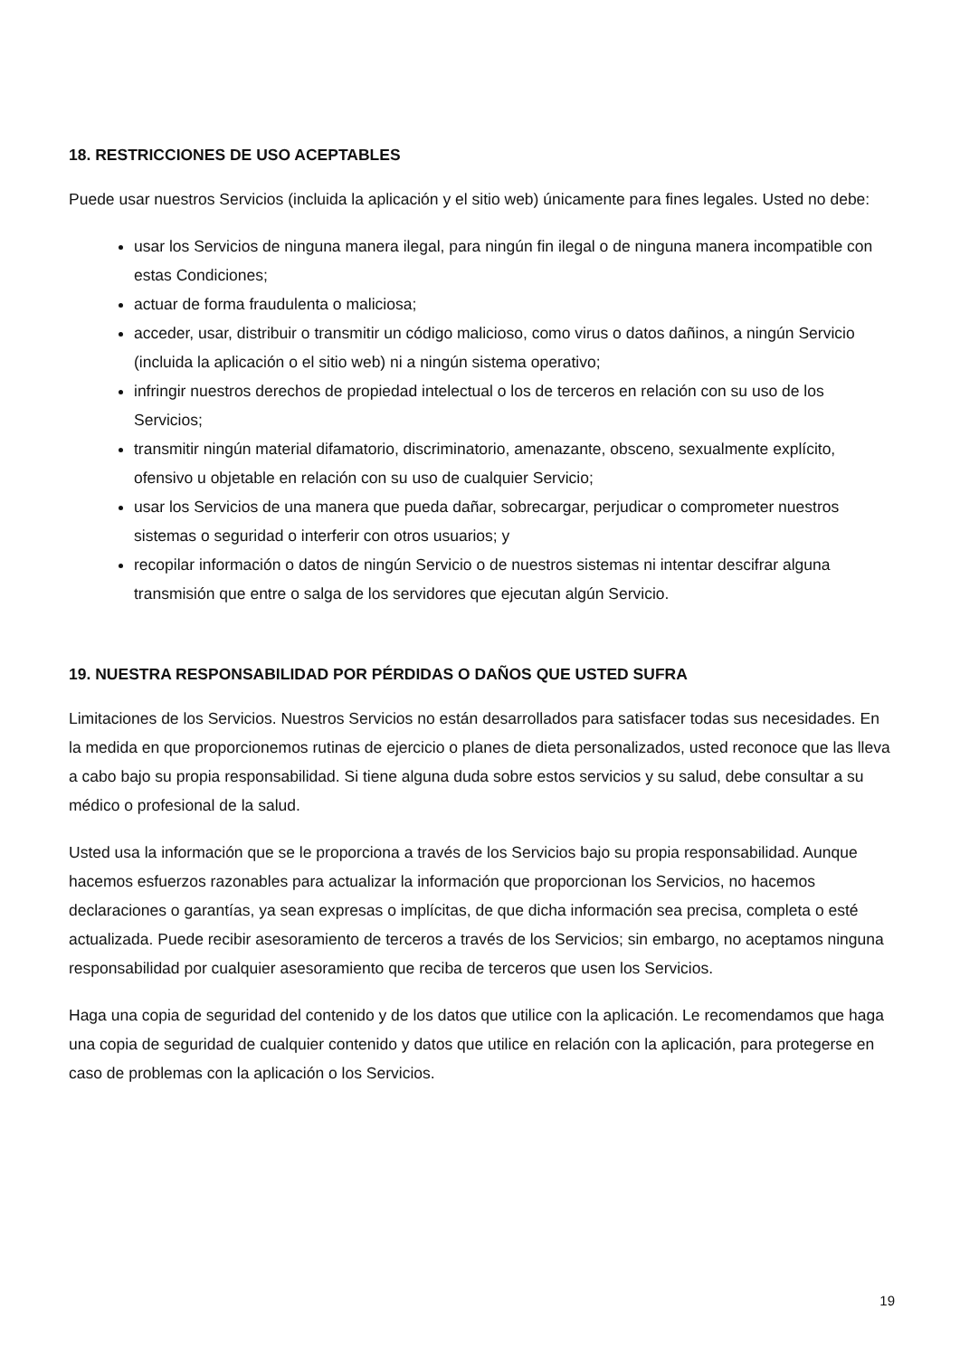18. RESTRICCIONES DE USO ACEPTABLES
Puede usar nuestros Servicios (incluida la aplicación y el sitio web) únicamente para fines legales. Usted no debe:
usar los Servicios de ninguna manera ilegal, para ningún fin ilegal o de ninguna manera incompatible con estas Condiciones;
actuar de forma fraudulenta o maliciosa;
acceder, usar, distribuir o transmitir un código malicioso, como virus o datos dañinos, a ningún Servicio (incluida la aplicación o el sitio web) ni a ningún sistema operativo;
infringir nuestros derechos de propiedad intelectual o los de terceros en relación con su uso de los Servicios;
transmitir ningún material difamatorio, discriminatorio, amenazante, obsceno, sexualmente explícito, ofensivo u objetable en relación con su uso de cualquier Servicio;
usar los Servicios de una manera que pueda dañar, sobrecargar, perjudicar o comprometer nuestros sistemas o seguridad o interferir con otros usuarios; y
recopilar información o datos de ningún Servicio o de nuestros sistemas ni intentar descifrar alguna transmisión que entre o salga de los servidores que ejecutan algún Servicio.
19. NUESTRA RESPONSABILIDAD POR PÉRDIDAS O DAÑOS QUE USTED SUFRA
Limitaciones de los Servicios. Nuestros Servicios no están desarrollados para satisfacer todas sus necesidades. En la medida en que proporcionemos rutinas de ejercicio o planes de dieta personalizados, usted reconoce que las lleva a cabo bajo su propia responsabilidad. Si tiene alguna duda sobre estos servicios y su salud, debe consultar a su médico o profesional de la salud.
Usted usa la información que se le proporciona a través de los Servicios bajo su propia responsabilidad. Aunque hacemos esfuerzos razonables para actualizar la información que proporcionan los Servicios, no hacemos declaraciones o garantías, ya sean expresas o implícitas, de que dicha información sea precisa, completa o esté actualizada. Puede recibir asesoramiento de terceros a través de los Servicios; sin embargo, no aceptamos ninguna responsabilidad por cualquier asesoramiento que reciba de terceros que usen los Servicios.
Haga una copia de seguridad del contenido y de los datos que utilice con la aplicación. Le recomendamos que haga una copia de seguridad de cualquier contenido y datos que utilice en relación con la aplicación, para protegerse en caso de problemas con la aplicación o los Servicios.
19